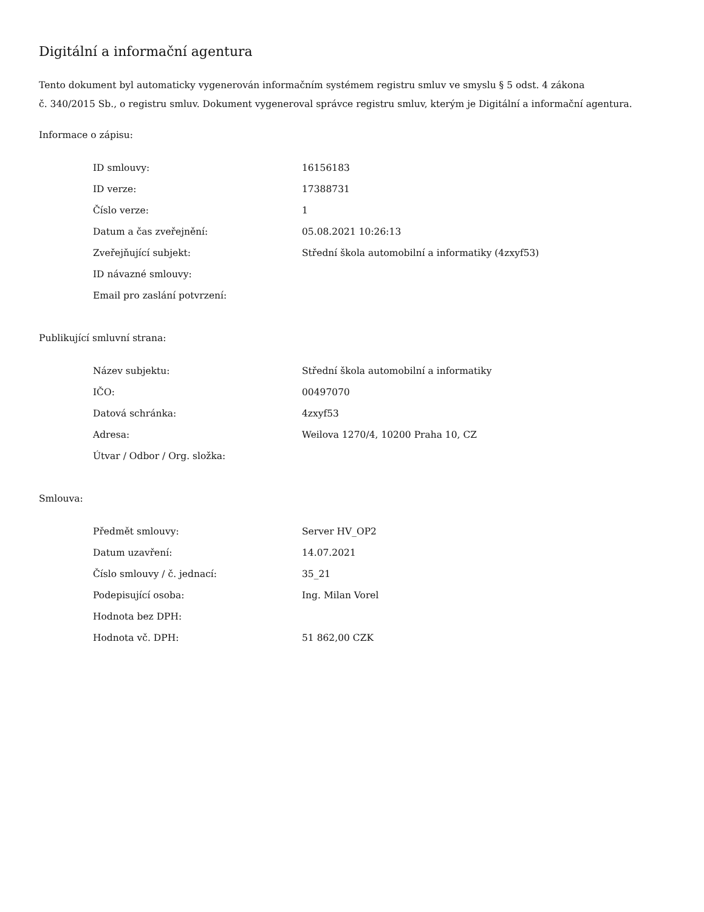Digitální a informační agentura
Tento dokument byl automaticky vygenerován informačním systémem registru smluv ve smyslu § 5 odst. 4 zákona
č. 340/2015 Sb., o registru smluv. Dokument vygeneroval správce registru smluv, kterým je Digitální a informační agentura.
Informace o zápisu:
| ID smlouvy: | 16156183 |
| ID verze: | 17388731 |
| Číslo verze: | 1 |
| Datum a čas zveřejnění: | 05.08.2021 10:26:13 |
| Zveřejňující subjekt: | Střední škola automobilní a informatiky (4zxyf53) |
| ID návazné smlouvy: | |
| Email pro zaslání potvrzení: | |
Publikující smluvní strana:
| Název subjektu: | Střední škola automobilní a informatiky |
| IČO: | 00497070 |
| Datová schránka: | 4zxyf53 |
| Adresa: | Weilova 1270/4, 10200 Praha 10, CZ |
| Útvar / Odbor / Org. složka: | |
Smlouva:
| Předmět smlouvy: | Server HV_OP2 |
| Datum uzavření: | 14.07.2021 |
| Číslo smlouvy / č. jednací: | 35_21 |
| Podepisující osoba: | Ing. Milan Vorel |
| Hodnota bez DPH: | |
| Hodnota vč. DPH: | 51 862,00 CZK |